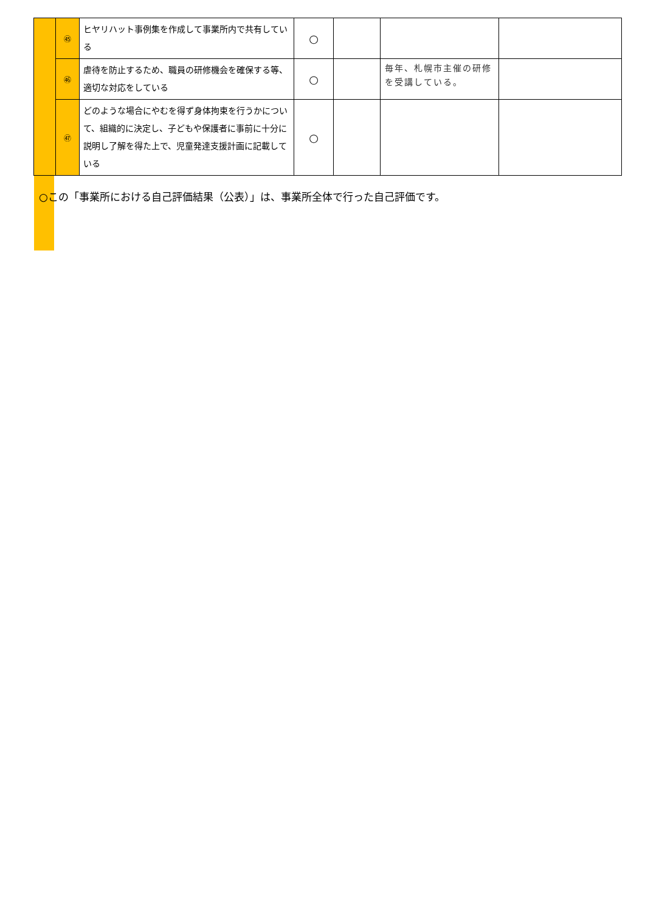| | ㊺ | ヒヤリハット事例集を作成して事業所内で共有している | ○ | | | |
| | ㊻ | 虐待を防止するため、職員の研修機会を確保する等、適切な対応をしている | ○ | | 毎年、札幌市主催の研修を受講している。 | |
| | ㊼ | どのような場合にやむを得ず身体拘束を行うかについて、組織的に決定し、子どもや保護者に事前に十分に説明し了解を得た上で、児童発達支援計画に記載している | ○ | | | |
○この「事業所における自己評価結果（公表）」は、事業所全体で行った自己評価です。